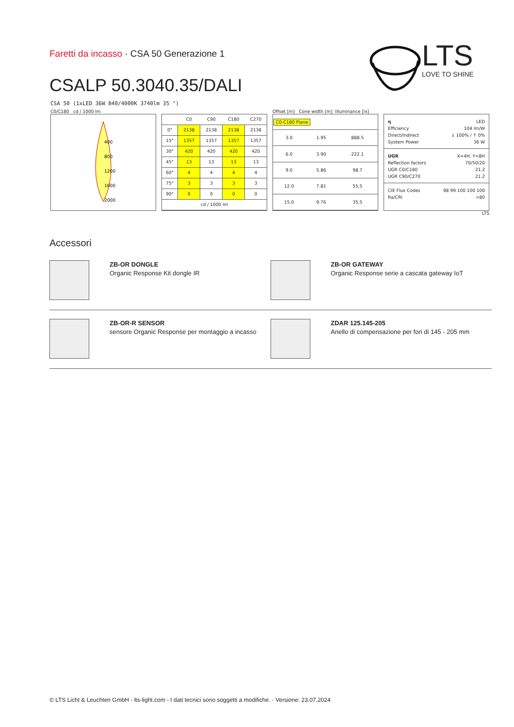Faretti da incasso · CSA 50 Generazione 1
CSALP 50.3040.35/DALI
LTS
LOVE TO SHINE
CSA 50 (1xLED 36W 840/4000K 3740lm 35 °)
C0/C180 cd / 1000 lm
400
800
1200
1600
2000
| | C0 | C90 | C180 | C270 |
| --- | --- | --- | --- | --- |
| 0° | 2138 | 2138 | 2138 | 2138 |
| 15° | 1357 | 1357 | 1357 | 1357 |
| 30° | 420 | 420 | 420 | 420 |
| 45° | 13 | 13 | 13 | 13 |
| 60° | 4 | 4 | 4 | 4 |
| 75° | 3 | 3 | 3 | 3 |
| 90° | 0 | 0 | 0 | 0 |
| cd / 1000 lm | | | | |
Offset [m] Cone width [m] Illuminance [lx]
| C0-C180 Plane | | |
| 3.0 | 1.95 | 888.5 |
| 6.0 | 3.90 | 222.1 |
| 9.0 | 5.86 | 98.7 |
| 12.0 | 7.81 | 55.5 |
| 15.0 | 9.76 | 35.5 |
η LED
Efficiency 104 lm/W
Direct/Indirect ↓ 100% / ↑ 0%
System Power 36 W
UGR X=4H, Y=8H
Reflection factors 70/50/20
UGR C0/C180 21.2
UGR C90/C270 21.2
CIE Flux Codes 98 99 100 100 100
Ra/CRI >80
LTS
Accessori
ZB-OR DONGLE
Organic Response Kit dongle IR
ZB-OR GATEWAY
Organic Response serie a cascata gateway IoT
ZB-OR-R SENSOR
sensore Organic Response per montaggio a incasso
ZDAR 125.145-205
Anello di compensazione per fori di 145 - 205 mm
© LTS Licht & Leuchten GmbH - lts-light.com - I dati tecnici sono soggetti a modifiche. · Versione: 23.07.2024